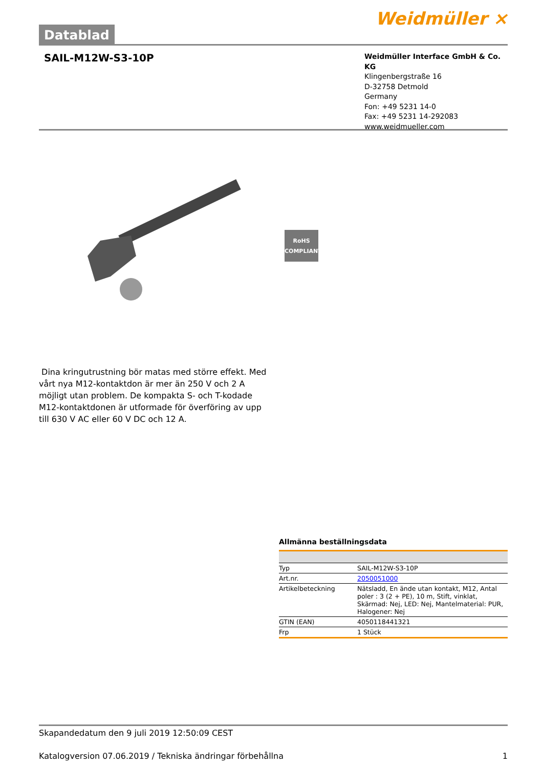Datablad
Weidmüller ⨯
SAIL-M12W-S3-10P
Weidmüller Interface GmbH & Co. KG
Klingenbergstraße 16
D-32758 Detmold
Germany
Fon: +49 5231 14-0
Fax: +49 5231 14-292083
www.weidmueller.com
RoHS
COMPLIANT
Dina kringutrustning bör matas med större effekt. Med vårt nya M12-kontaktdon är mer än 250 V och 2 A möjligt utan problem. De kompakta S- och T-kodade M12-kontaktdonen är utformade för överföring av upp till 630 V AC eller 60 V DC och 12 A.
Allmänna beställningsdata
| Typ | SAIL-M12W-S3-10P |
| Art.nr. | 2050051000 |
| Artikelbeteckning | Nätsladd, En ände utan kontakt, M12, Antal poler : 3 (2 + PE), 10 m, Stift, vinklat, Skärmad: Nej, LED: Nej, Mantelmaterial: PUR, Halogener: Nej |
| GTIN (EAN) | 4050118441321 |
| Frp | 1 Stück |
Skapandedatum den 9 juli 2019 12:50:09 CEST
Katalogversion 07.06.2019 / Tekniska ändringar förbehållna 1